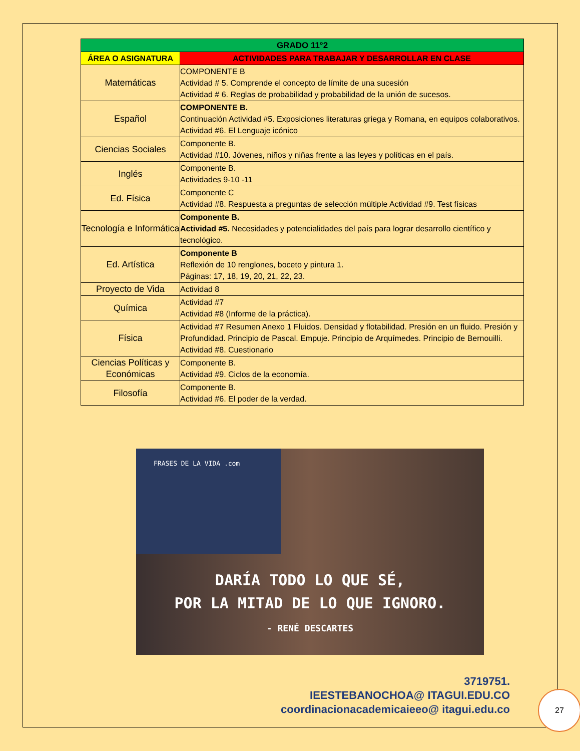| GRADO 11°2 | |
| --- | --- |
| ÁREA O ASIGNATURA | ACTIVIDADES PARA TRABAJAR Y DESARROLLAR EN CLASE |
| Matemáticas | COMPONENTE B Actividad # 5. Comprende el concepto de límite de una sucesión Actividad # 6. Reglas de probabilidad y probabilidad de la unión de sucesos. |
| Español | COMPONENTE B. Continuación Actividad #5. Exposiciones literaturas griega y Romana, en equipos colaborativos. Actividad #6. El Lenguaje icónico |
| Ciencias Sociales | Componente B. Actividad #10. Jóvenes, niños y niñas frente a las leyes y políticas en el país. |
| Inglés | Componente B. Actividades 9-10 -11 |
| Ed. Física | Componente C Actividad #8. Respuesta a preguntas de selección múltiple Actividad #9. Test físicas |
| Tecnología e Informática | Componente B. Actividad #5. Necesidades y potencialidades del país para lograr desarrollo científico y tecnológico. |
| Ed. Artística | Componente B Reflexión de 10 renglones, boceto y pintura 1. Páginas: 17, 18, 19, 20, 21, 22, 23. |
| Proyecto de Vida | Actividad 8 |
| Química | Actividad #7 Actividad #8 (Informe de la práctica). |
| Física | Actividad #7 Resumen Anexo 1 Fluidos. Densidad y flotabilidad. Presión en un fluido. Presión y Profundidad. Principio de Pascal. Empuje. Principio de Arquímedes. Principio de Bernouilli. Actividad #8. Cuestionario |
| Ciencias Políticas y Económicas | Componente B. Actividad #9. Ciclos de la economía. |
| Filosofía | Componente B. Actividad #6. El poder de la verdad. |
FRASES DE LA VIDA .com
DARÍA TODO LO QUE SÉ,
POR LA MITAD DE LO QUE IGNORO.
- RENÉ DESCARTES
3719751.
IEESTEBANOCHOA@ ITAGUI.EDU.CO
coordinacionacademicaieeo@ itagui.edu.co
27